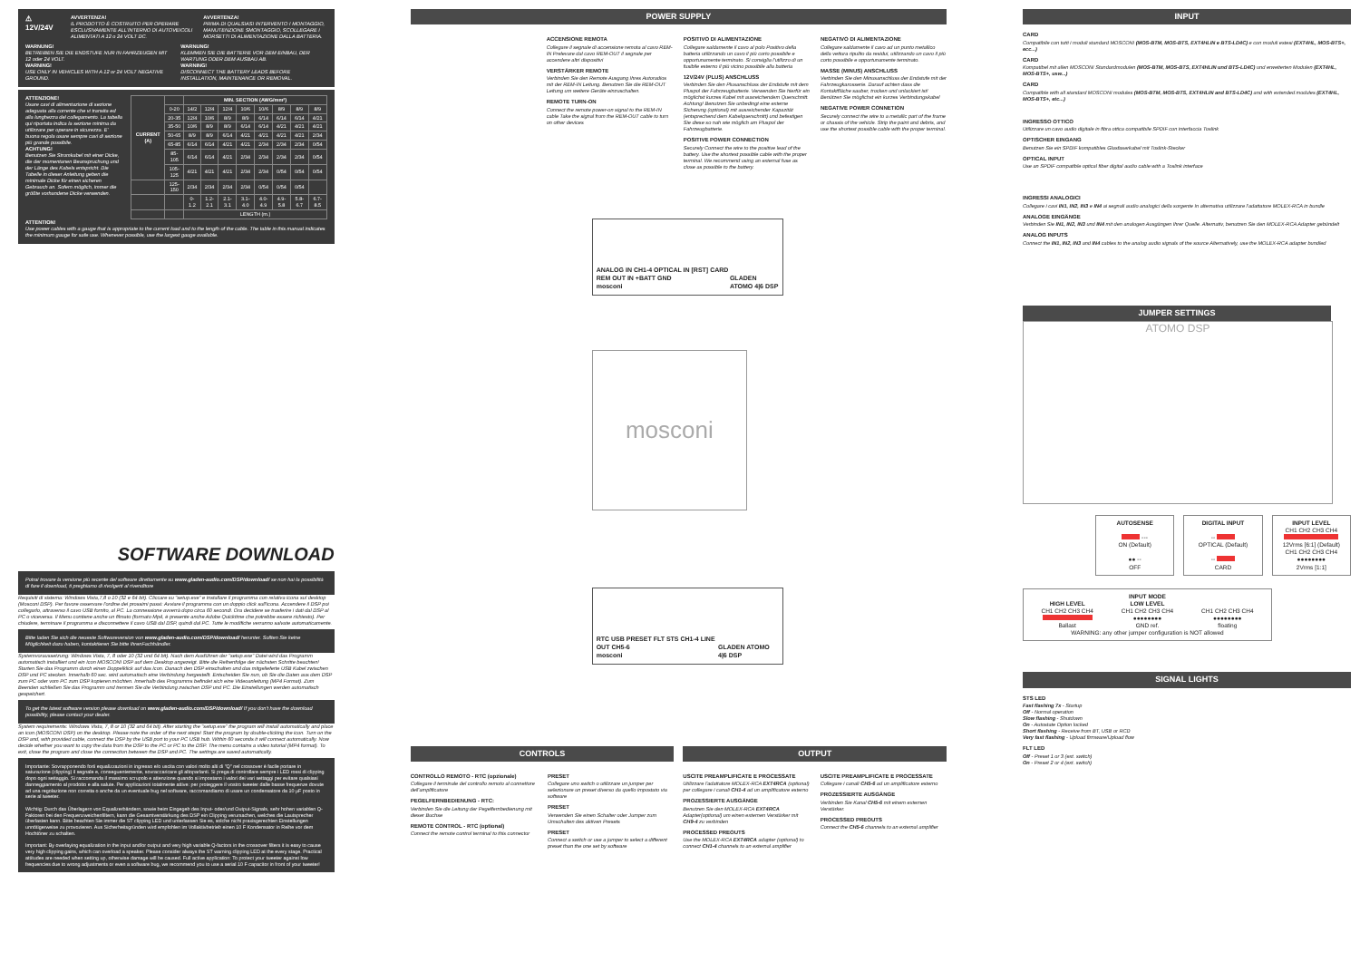⚠
12V/24V
AVVERTENZA!
IL PRODOTTO È COSTRUITO PER OPERARE ESCLUSIVAMENTE ALL'INTERNO DI AUTOVEICOLI ALIMENTATI A 12 o 24 VOLT DC.
AVVERTENZA!
PRIMA DI QUALSIASI INTERVENTO I MONTAGGIO, MANUTENZIONE SMONTAGGIO, SCOLLEGARE I MORSETTI DI ALIMENTAZIONE DALLA BATTERIA.
WARNUNG!
BETREIBEN SIE DIE ENDSTUFE NUR IN FAHRZEUGEN MIT 12 oder 24 VOLT.
WARNING!
USE ONLY IN VEHICLES WITH A 12 or 24 VOLT NEGATIVE GROUND.
WARNUNG!
KLEMMEN SIE DIE BATTERIE VOR DEM EINBAU, DER WARTUNG ODER DEM AUSBAU AB.
WARNING!
DISCONNECT THE BATTERY LEADS BEFORE INSTALLATION, MAINTENANCE OR REMOVAL.
ATTENZIONE!
Usare cavi di alimentazione di sezione adeguata alla corrente che vi transita ed alla lunghezza del collegamento. La tabella qui riportata indica la sezione minima da utilizzare per operare in sicurezza. E' buona regola usare sempre cavi di sezione più grande possibile.
ACHTUNG!
Benutzen Sie Stromkabel mit einer Dicke, die der momentanen Beanspruchung und der Länge des Kabels entspricht. Die Tabelle in dieser Anleitung geben die minimale Dicke für einen sicheren Gebrauch an. Sofern möglich, immer die größte vorhandene Dicke verwenden.
| CURRENT (A) | | MIN. SECTION (AWG/mm²) | | | | | | | |
| --- | --- | --- | --- | --- | --- | --- | --- | --- | --- |
| | 0-20 | 14/2 | 12/4 | 12/4 | 10/6 | 10/6 | 8/9 | 8/9 | 8/9 |
| | 20-35 | 12/4 | 10/6 | 8/9 | 8/9 | 6/14 | 6/14 | 6/14 | 4/21 |
| | 35-50 | 10/6 | 8/9 | 8/9 | 6/14 | 6/14 | 4/21 | 4/21 | 4/21 |
| | 50-65 | 8/9 | 8/9 | 6/14 | 4/21 | 4/21 | 4/21 | 4/21 | 2/34 |
| | 65-85 | 6/14 | 6/14 | 4/21 | 4/21 | 2/34 | 2/34 | 2/34 | 0/54 |
| | 85-105 | 6/14 | 6/14 | 4/21 | 2/34 | 2/34 | 2/34 | 2/34 | 0/54 |
| | 105-125 | 4/21 | 4/21 | 4/21 | 2/34 | 2/34 | 0/54 | 0/54 | 0/54 |
| | 125-150 | 2/34 | 2/34 | 2/34 | 2/34 | 0/54 | 0/54 | 0/54 | |
| | | 0-1.2 | 1.2-2.1 | 2.1-3.1 | 3.1-4.0 | 4.0-4.9 | 4.9-5.8 | 5.8-6.7 | 6.7-8.5 |
| | | LENGTH (m.) | | | | | | | |
ATTENTION!
Use power cables with a gauge that is appropriate to the current load and to the length of the cable. The table in this manual indicates the minimum gauge for safe use. Whenever possible, use the largest gauge available.
SOFTWARE DOWNLOAD
Potrai trovare la versione più recente del software direttamente su www.gladen-audio.com/DSP/download/ se non hai la possibilità di fare il download, ti preghiamo di rivolgerti al rivenditore
Requisiti di sistema: Windows Vista,7,8 o 10 (32 e 64 bit). Cliccare su "setup.exe" e installare il programma con relativa icona sul desktop (Mosconi DSP). Per favore osservare l'ordine dei prossimi passi: Avviare il programma con un doppio click sull'icona. Accendere il DSP poi collegarlo, attraverso il cavo USB fornito, al PC. La connessione avverrà dopo circa 60 secondi. Ora decidere se trasferire i dati dal DSP al PC o viceversa. Il Menu contiene anche un filmato (formato Mp4, è presente anche Adobe Quicktime che potrebbe essere richiesto). Per chiudere, terminare il programma e disconnettere il cavo USB dal DSP, quindi dal PC. Tutte le modifiche verranno salvate automaticamente.
Bitte laden Sie sich die neueste Softwareversion von www.gladen-audio.com/DSP/download/ herunter. Sollten Sie keine Möglichkeit dazu haben, kontaktieren Sie bitte IhrenFachhändler.
Systemvoraussetzung: Windows Vista, 7, 8 oder 10 (32 und 64 bit). Nach dem Ausführen der "setup.exe" Datei wird das Programm automatisch installiert und ein Icon MOSCONI DSP auf dem Desktop angezeigt. Bitte die Reihenfolge der nächsten Schritte beachten! Starten Sie das Programm durch einen Doppelklick auf das Icon. Danach den DSP einschalten und das mitgelieferte USB Kabel zwischen DSP und PC stecken. Innerhalb 60 sec. wird automatisch eine Verbindung hergestellt. Entscheiden Sie nun, ob Sie die Daten aus dem DSP zum PC oder vom PC zum DSP kopieren möchten. Innerhalb des Programms befindet sich eine Videoanleitung (MP4 Format). Zum Beenden schließen Sie das Programm und trennen Sie die Verbindung zwischen DSP und PC. Die Einstellungen werden automatisch gespeichert.
To get the latest software version please download on www.gladen-audio.com/DSP/download/ If you don't have the download possibility, please contact your dealer.
System requirements: Windows Vista, 7, 8 or 10 (32 and 64 bit). After starting the "setup.exe" the program will install automatically and place an icon (MOSCONI DSP) on the desktop. Please note the order of the next steps! Start the program by double-clicking the icon. Turn on the DSP and, with provided cable, connect the DSP by the USB port to your PC USB hub. Within 60 seconds it will connect automatically. Now decide whether you want to copy the data from the DSP to the PC or PC to the DSP. The menu contains a video tutorial (MP4 format). To exit, close the program and close the connection between the DSP and PC. The settings are saved automatically.
Importante: Sovrapponendo forti equalizzazioni in ingresso e/o uscita con valori molto alti di "Q" nel crossover è facile portare in saturazione (clipping) il segnale e, conseguentemente, sovraccaricare gli altoparlanti. Si prega di controllare sempre i LED rossi di clipping dopo ogni settaggio. Si raccomanda il massimo scrupolo e attenzione quando si impostano i valori dei vari settaggi per evitare qualsiasi danneggiamento al prodotto e alla salute. Per applicazioni totalmente attive: per proteggere il vostro tweeter dalle basse frequenze dovute ad una regolazione non corretta o anche da un eventuale bug nel software, raccomandiamo di usare un condensatore da 10 µF posto in serie al tweeter.
Wichtig: Durch das Überlagern von Equalizerbändern, sowie beim Eingegeb des Input- oder/und Output-Signals, sehr hohen variablen Q- Faktoren bei den Frequenzweichenfiltern, kann die Gesamtverstärkung des DSP ein Clipping verursachen, welches die Lautsprecher überlasten kann. Bitte beachten Sie immer die ST clipping LED und unterlassen Sie es, solche nicht praxisgerechten Einstellungen unnötigerweise zu provozieren. Aus Sicherheitsgründen wird empfohlen im Vollaktivbetrieb einen 10 F Kondensator in Reihe vor dem Hochtöner zu schalten.
Important: By overlaying equalization in the input and/or output and very high variable Q-factors in the crossover filters it is easy to cause very high clipping gains, which can overload a speaker. Please consider always the ST warning clipping LED at the every stage. Practical attitudes are needed when setting up, otherwise damage will be caused. Full active application: To protect your tweeter against low frequencies due to wrong adjustments or even a software bug, we recommend you to use a serial 10 F capacitor in front of your tweeter!
POWER SUPPLY
ACCENSIONE REMOTA
Collegare il segnale di accensione remota al cavo REM-IN Prelevare dal cavo REM-OUT il segnale per accendere altri dispositivi
VERSTÄRKER REMOTE
Verbinden Sie den Remote Ausgang Ihres Autoradios mit der REM-IN Leitung. Benutzen Sie die REM-OUT Leitung um weitere Geräte einzuschalten.
REMOTE TURN-ON
Connect the remote power-on signal to the REM-IN cable Take the signal from the REM-OUT cable to turn on other devices
POSITIVO DI ALIMENTAZIONE
Collegare saldamente il cavo al polo Positivo della batteria utilizzando un cavo il più corto possibile e opportunamente terminato. Si consiglia l'utilizzo di un fusibile esterno il più vicino possibile alla batteria
12V/24V (PLUS) ANSCHLUSS
Verbinden Sie den Plusanschluss der Endstufe mit dem Pluspol der Fahrzeugbatterie. Verwenden Sie hierfür ein möglichst kurzes Kabel mit ausreichendem Querschnitt. Achtung! Benutzen Sie unbedingt eine externe Sicherung (optional) mit ausreichender Kapazität (entsprechend dem Kabelquerschnitt) und befestigen Sie diese so nah wie möglich am Pluspol der Fahrzeugbatterie.
POSITIVE POWER CONNECTION
Securely Connect the wire to the positive lead of the battery. Use the shortest possible cable with the proper terminal. We recommend using an external fuse as close as possible to the battery.
NEGATIVO DI ALIMENTAZIONE
Collegare saldamente il cavo ad un punto metallico della vettura ripulito da residui, utilizzando un cavo il più corto possibile e opportunamente terminato.
MASSE (MINUS) ANSCHLUSS
Verbinden Sie den Minusanschluss der Endstufe mit der Fahrzeugkarosserie. Darauf achten dass die Kontaktfläche sauber, trocken und unlackiert ist! Benützen Sie möglichst ein kurzes Verbindungskabel
NEGATIVE POWER CONNETION
Securely connect the wire to a metallic part of the frame or chassis of the vehicle. Strip the paint and debris, and use the shortest possible cable with the proper terminal.
ANALOG IN CH1-4 OPTICAL IN [RST] CARD REM OUT IN +BATT GND
mosconi GLADEN ATOMO 4|6 DSP
mosconi
RTC USB PRESET FLT STS CH1-4 LINE OUT CH5-6
mosconi GLADEN ATOMO 4|6 DSP
CONTROLS
CONTROLLO REMOTO - RTC (opzionale)
Collegare il terminale del controllo remoto al connettore dell'amplificatore
PEGELFERNBEDIENUNG - RTC:
Verbinden Sie die Leitung der Pegelfernbedienung mit dieser Buchse
REMOTE CONTROL - RTC (optional)
Connect the remote control terminal to this connector
PRESET
Collegare uno switch o utilizzare un jumper per selezionare un preset diverso da quello impostato via software
PRESET
Verwenden Sie einen Schalter oder Jumper zum Umschalten des aktiven Presets
PRESET
Connect a switch or use a jumper to select a different preset than the one set by software
OUTPUT
USCITE PREAMPLIFICATE E PROCESSATE
Utilizzare l'adattatore MOLEX-RCA EXT4RCA (optional) per collegare i canali CH1-4 ad un amplificatore esterno
PROZESSIERTE AUSGÄNGE
Benutzen Sie den MOLEX-RCA EXT4RCA Adapter(optional) um einen externen Verstärker mit CH9-4 zu verbinden
PROCESSED PREOUTS
Use the MOLEX-RCA EXT4RCA adapter (optional) to connect CH1-4 channels to an external amplifier
USCITE PREAMPLIFICATE E PROCESSATE
Collegare i canali CH5-6 ad un amplificatore esterno
PROZESSIERTE AUSGÄNGE
Verbinden Sie Kanal CH5-6 mit einem externen Verstärker.
PROCESSED PREOUTS
Connect the CH5-6 channels to an external amplifier
INPUT
CARD
Compatibile con tutti i moduli standard MOSCONI (MOS-BTM, MOS-BTS, EXT4HLIN e BTS-LD4C) e con moduli estesi (EXT4HL, MOS-BTS+, ecc...)
CARD
Kompatibel mit allen MOSCONI Standardmodulen (MOS-BTM, MOS-BTS, EXT4HLIN und BTS-LD4C) und erweiterten Modulen (EXT4HL, MOS-BTS+, usw...)
CARD
Compatible with all standard MOSCONI modules (MOS-BTM, MOS-BTS, EXT4HLIN and BTS-LD4C) and with extended modules (EXT4HL, MOS-BTS+, etc...)
INGRESSO OTTICO
Utilizzare un cavo audio digitale in fibra ottica compatibile SPDIF con interfaccia Toslink
OPTISCHER EINGANG
Benutzen Sie ein SPDIF kompatibles Glasfaserkabel mit Toslink-Stecker
OPTICAL INPUT
Use an SPDIF compatible optical fiber digital audio cable with a Toslink interface
INGRESSI ANALOGICI
Collegare i cavi IN1, IN2, IN3 e IN4 ai segnali audio analogici della sorgente In alternativa utilizzare l'adattatore MOLEX-RCA in bundle
ANALOGE EINGÄNGE
Verbinden Sie IN1, IN2, IN3 und IN4 mit den analogen Ausgängen Ihrer Quelle. Alternativ, benutzen Sie den MOLEX-RCA Adapter gebündelt
ANALOG INPUTS
Connect the IN1, IN2, IN3 and IN4 cables to the analog audio signals of the source Alternatively, use the MOLEX-RCA adapter bundled
JUMPER SETTINGS
ATOMO DSP
AUTOSENSE
◦◦◦
ON (Default)
●● ◦◦
OFF
DIGITAL INPUT
◦◦
OPTICAL (Default)
◦◦
CARD
INPUT LEVEL
CH1 CH2 CH3 CH4
12Vrms [6:1] (Default)
CH1 CH2 CH3 CH4
●●●●●●●●
2Vrms [1:1]
INPUT MODE
HIGH LEVEL
CH1 CH2 CH3 CH4
Ballast
LOW LEVEL
CH1 CH2 CH3 CH4
●●●●●●●●
GND ref.
CH1 CH2 CH3 CH4
●●●●●●●●
floating
WARNING: any other jumper configuration is NOT allowed
SIGNAL LIGHTS
STS LED
Fast flashing 7x - Startup
Off - Normal operation
Slow flashing - Shutdown
On - Autostate Option locked
Short flashing - Receive from BT, USB or RCD
Very fast flashing - Upload firmware/Upload flow
FLT LED
Off - Preset 1 or 3 (ext. switch)
On - Preset 2 or 4 (ext. switch)